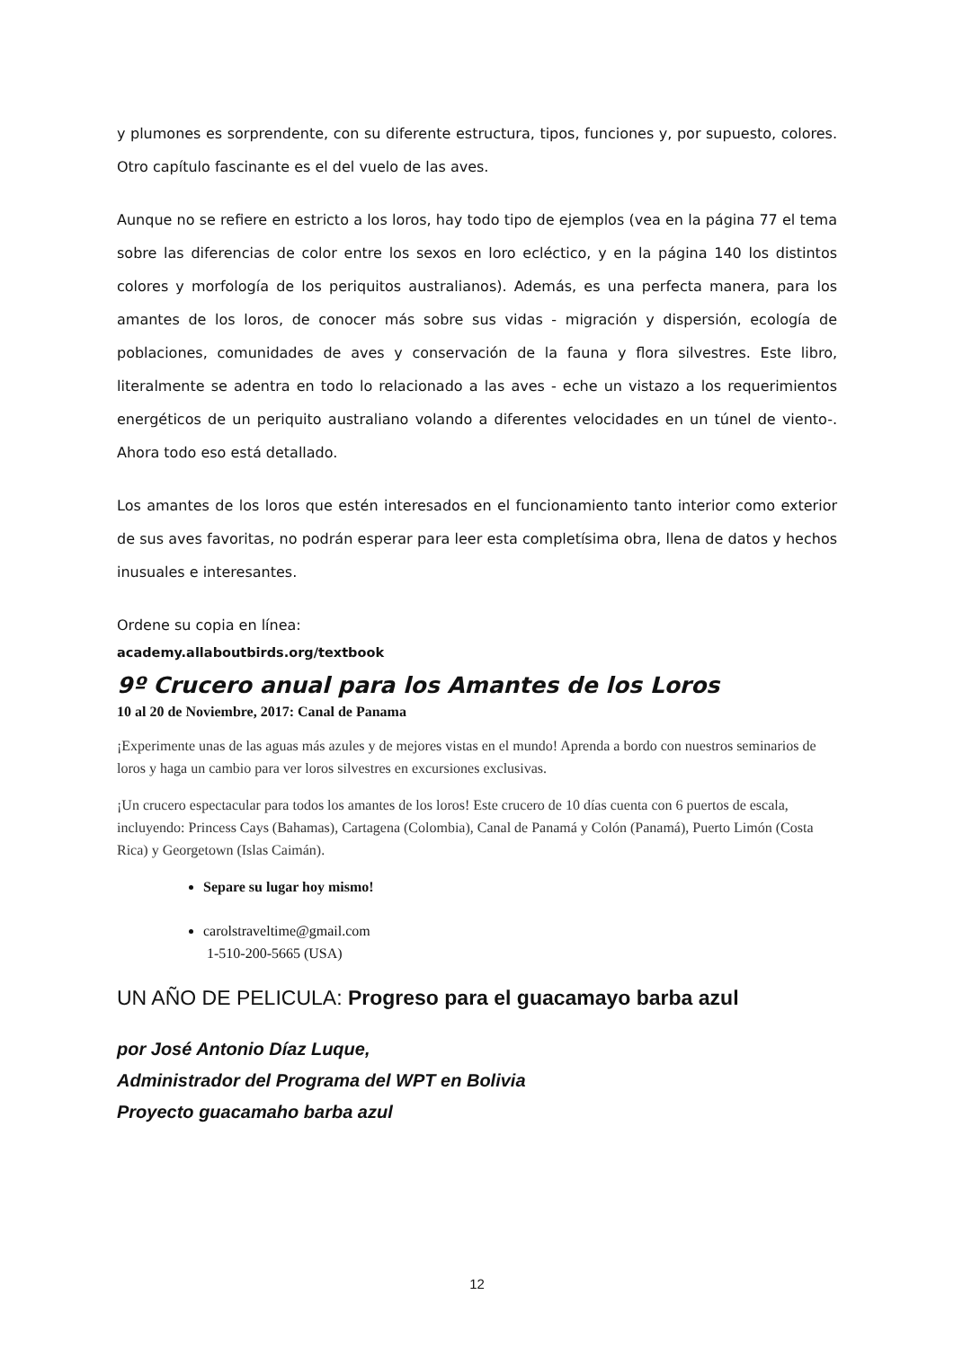y plumones es sorprendente, con su diferente estructura, tipos, funciones y, por supuesto, colores. Otro capítulo fascinante es el del vuelo de las aves.
Aunque no se refiere en estricto a los loros, hay todo tipo de ejemplos (vea en la página 77 el tema sobre las diferencias de color entre los sexos en loro ecléctico, y en la página 140 los distintos colores y morfología de los periquitos australianos). Además, es una perfecta manera, para los amantes de los loros, de conocer más sobre sus vidas - migración y dispersión, ecología de poblaciones, comunidades de aves y conservación de la fauna y flora silvestres. Este libro, literalmente se adentra en todo lo relacionado a las aves - eche un vistazo a los requerimientos energéticos de un periquito australiano volando a diferentes velocidades en un túnel de viento-. Ahora todo eso está detallado.
Los amantes de los loros que estén interesados en el funcionamiento tanto interior como exterior de sus aves favoritas, no podrán esperar para leer esta completísima obra, llena de datos y hechos inusuales e interesantes.
Ordene su copia en línea:
academy.allaboutbirds.org/textbook
9º Crucero anual para los Amantes de los Loros
10 al 20 de Noviembre, 2017: Canal de Panama
¡Experimente unas de las aguas más azules y de mejores vistas en el mundo! Aprenda a bordo con nuestros seminarios de loros y haga un cambio para ver loros silvestres en excursiones exclusivas.
¡Un crucero espectacular para todos los amantes de los loros! Este crucero de 10 días cuenta con 6 puertos de escala, incluyendo: Princess Cays (Bahamas), Cartagena (Colombia), Canal de Panamá y Colón (Panamá), Puerto Limón (Costa Rica) y Georgetown (Islas Caimán).
Separe su lugar hoy mismo!
carolstraveltime@gmail.com
1-510-200-5665 (USA)
UN AÑO DE PELICULA: Progreso para el guacamayo barba azul
por José Antonio Díaz Luque,
Administrador del Programa del WPT en Bolivia
Proyecto guacamaho barba azul
12